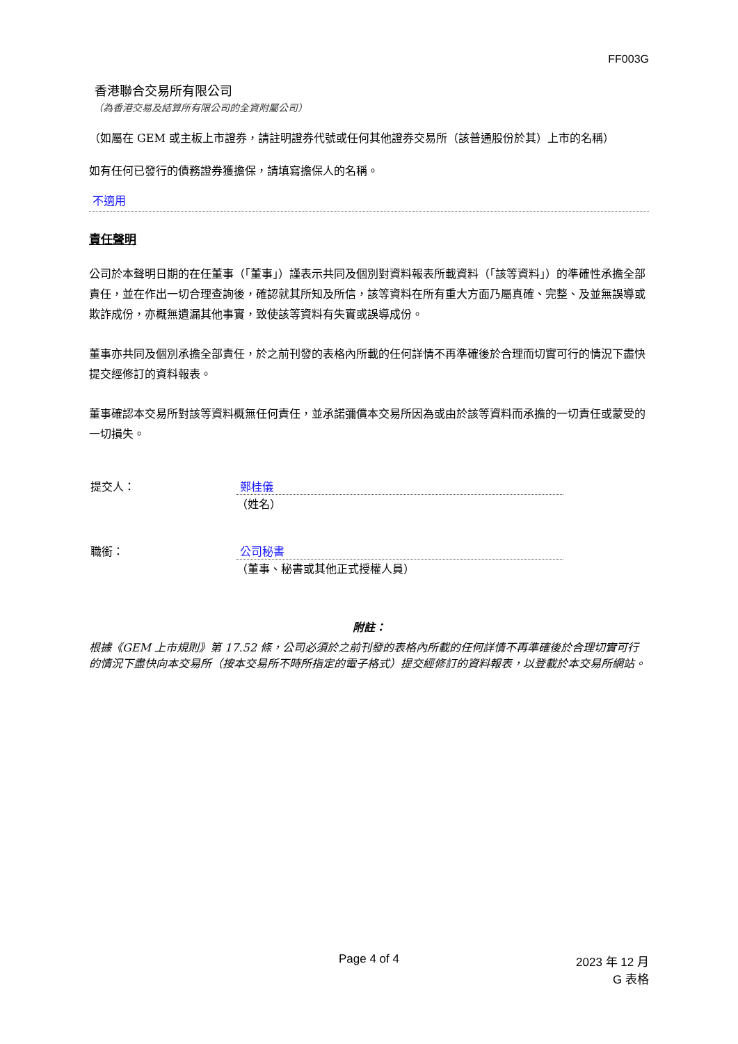FF003G
香港聯合交易所有限公司
（為香港交易及結算所有限公司的全資附屬公司）
（如屬在 GEM 或主板上市證券，請註明證券代號或任何其他證券交易所（該普通股份於其）上市的名稱）
如有任何已發行的債務證券獲擔保，請填寫擔保人的名稱。
不適用
責任聲明
公司於本聲明日期的在任董事（「董事」）謹表示共同及個別對資料報表所載資料（「該等資料」）的準確性承擔全部責任，並在作出一切合理查詢後，確認就其所知及所信，該等資料在所有重大方面乃屬真確、完整、及並無誤導或欺詐成份，亦概無遺漏其他事實，致使該等資料有失實或誤導成份。
董事亦共同及個別承擔全部責任，於之前刊發的表格內所載的任何詳情不再準確後於合理而切實可行的情況下盡快提交經修訂的資料報表。
董事確認本交易所對該等資料概無任何責任，並承諾彌償本交易所因為或由於該等資料而承擔的一切責任或蒙受的一切損失。
提交人： 鄭桂儀
（姓名）
職銜： 公司秘書
（董事、秘書或其他正式授權人員）
附註：
根據《GEM 上市規則》第 17.52 條，公司必須於之前刊發的表格內所載的任何詳情不再準確後於合理切實可行的情況下盡快向本交易所（按本交易所不時所指定的電子格式）提交經修訂的資料報表，以登載於本交易所網站。
Page 4 of 4 2023 年 12 月
G 表格